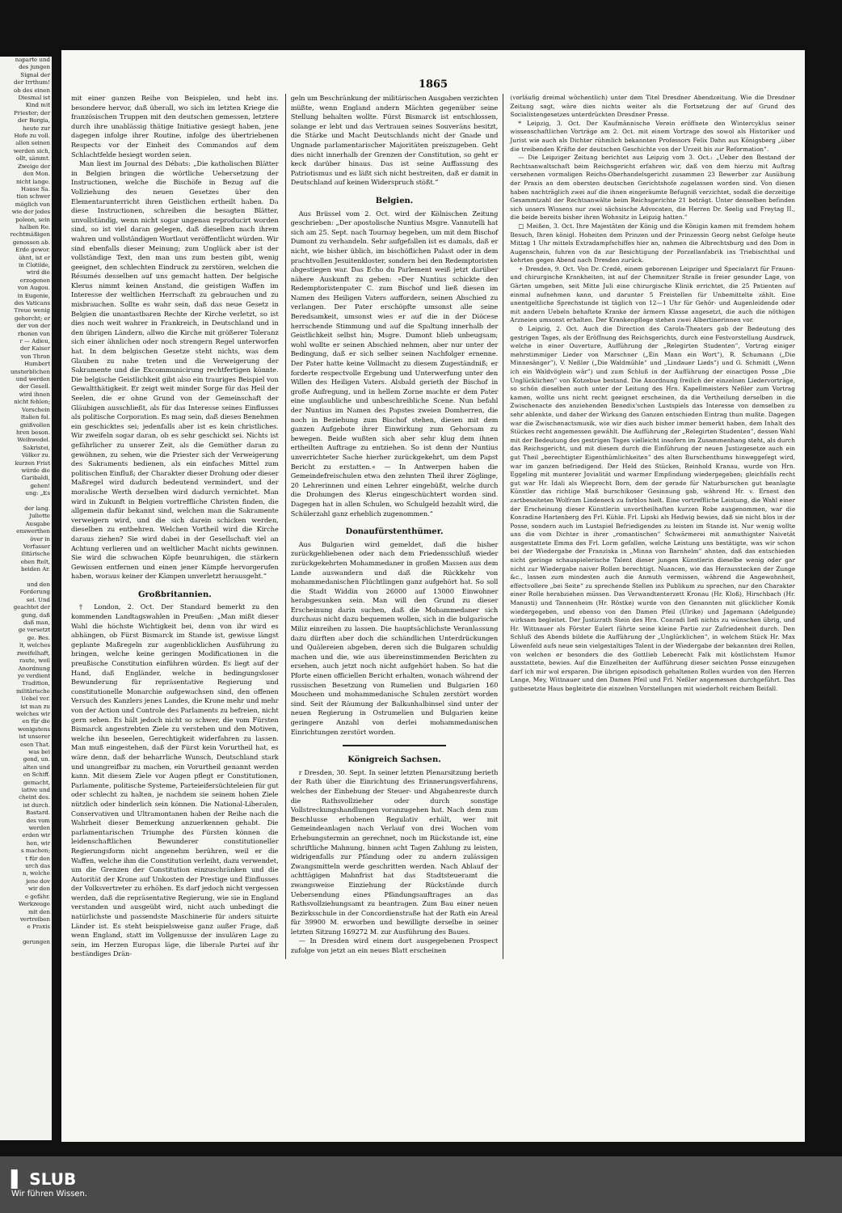naparte und
des jungen
Signal der
der Irrthum!
ob des einen
Diesmal ist
Kind mit
Priester; der
der Borgia,
heute zur
Hofe zu voll.
allen seinen
werden sich,
ollt, sämmt.
Zweige der
den Mon.
nicht lange.
Hause Sa.
tion schwer
möglich von
wie der jedes
poleon, sein
halben Re.
rechtmäßigen
genossen ab.
Erde gewor.
öhnt, ist er
in Clotilde,
wird die
erzogenen
von Augou.
in Eugenie,
des Vaticans
Treue wenig
gehorcht; er
der von der
rbonen von
r — Adieu,
der Kaiser
von Thron
Humbert
unsterblichen
und werden
der Gesell.
wird ihnen
nicht fehlen;
Vorschein
Italien fol.
gnißvollen
hren beson.
Weihwedel.
Sakristei,
Völker zu.
kurzen Frist
würde die
Garibaldi,
gehen!
ung: „Es
der lang.
Juliette
Ausgabe
enswerthen
över in
Verfasser
ilitärische
ehen ftelt,
beiden Ar.
und den
Forderung
sei. Und
geachtet der
gung, daß
daß man,
ge versetzt
ge. Bes.
lt, welches
zweifelhaft,
raute, weil
Anordnung
ye verdient
Tradition,
militärische
Uebel ver.
ist man zu
welches wir
en für die
wenigstens
ist unserer
esen That.
was bei
gend, un.
alten und
en Schiff.
gemacht,
iative und
cheint des.
ist durch.
Bastard.
des vom
werden
erden wir
hen, wir
s machen;
t für den
urch das
n, welche
jene dov
wir den
e gefähr.
Werkzeuge
mit den
vertreiben
e Praxis
gerungen
1865
mit einer ganzen Reihe von Beispielen, und hebt ins. besondere hervor, daß überall, wo sich im letzten Kriege die französischen Truppen mit den deutschen gemessen, letztere durch ihre unablässig thätige Initiative gesiegt haben, jene dagegen infolge ihrer Routine, infolge des übertriebenen Respects vor der Einheit des Commandos auf dem Schlachtfelde besiegt worden seien.
Man liest im Journal des Débats: „Die katholischen Blätter in Belgien bringen die wörtliche Uebersetzung der Instructionen, welche die Bischöfe in Bezug auf die Vollziehung des neuen Gesetzes über den Elementarunterricht ihren Geistlichen ertheilt haben. Da diese Instructionen, schreiben die besagten Blätter, unvollständig, wenn nicht sogar ungenau reproducirt worden sind, so ist viel daran gelegen, daß dieselben nach ihrem wahren und vollständigen Wortlaut veröffentlicht würden. Wir sind ebenfalls dieser Meinung; zum Unglück aber ist der vollständige Text, den man uns zum besten gibt, wenig geeignet, den schlechten Eindruck zu zerstören, welchen die Résumés desselben auf uns gemacht hatten. Der belgische Klerus nimmt keinen Anstand, die geistigen Waffen im Interesse der weltlichen Herrschaft zu gebrauchen und zu misbrauchen. Sollte es wahr sein, daß das neue Gesetz in Belgien die unantastbaren Rechte der Kirche verletzt, so ist dies noch weit wahrer in Frankreich, in Deutschland und in den übrigen Ländern, allwo die Kirche mit größerer Toleranz sich einer ähnlichen oder noch strengern Regel unterworfen hat. In dem belgischen Gesetze steht nichts, was dem Glauben zu nahe treten und die Verweigerung der Sakramente und die Excommunicirung rechtfertigen könnte. Die belgische Geistlichkeit gibt also ein trauriges Beispiel von Gewaltthätigkeit. Er zeigt weit minder Sorge für das Heil der Seelen, die er ohne Grund von der Gemeinschaft der Gläubigen ausschließt, als für das Interesse seines Einflusses als politische Corporation. Es mag sein, daß dieses Benehmen ein geschicktes sei; jedenfalls aber ist es kein christliches. Wir zweifeln sogar daran, ob es sehr geschickt sei. Nichts ist gefährlicher zu unserer Zeit, als die Gemüther daran zu gewöhnen, zu sehen, wie die Priester sich der Verweigerung des Sakraments bedienen, als ein einfaches Mittel zum politischen Einfluß; der Charakter dieser Drohung oder dieser Maßregel wird dadurch bedeutend vermindert, und der moralische Werth derselben wird dadurch vernichtet. Man wird in Zukunft in Belgien vortreffliche Christen finden, die allgemein dafür bekannt sind, welchen man die Sakramente verweigern wird, und die sich darein schicken werden, dieselben zu entbehren. Welchen Vortheil wird die Kirche daraus ziehen? Sie wird dabei in der Gesellschaft viel an Achtung verlieren und an weltlicher Macht nichts gewinnen. Sie wird die schwachen Köpfe beunruhigen, die stärkern Gewissen entfernen und einen jener Kämpfe hervorgerufen haben, woraus keiner der Kämpen unverletzt herausgeht.“
Großbritannien.
† London, 2. Oct. Der Standard bemerkt zu den kommenden Landtagswahlen in Preußen: „Man mißt dieser Wahl die höchste Wichtigkeit bei, denn von ihr wird es abhängen, ob Fürst Bismarck im Stande ist, gewisse längst geplante Maßregeln zur augenblicklichen Ausführung zu bringen, welche keine geringen Modificationen in die preußische Constitution einführen würden. Es liegt auf der Hand, daß Engländer, welche in bedingungsloser Bewunderung für repräsentative Regierung und constitutionelle Monarchie aufgewachsen sind, den offenen Versuch des Kanzlers jenes Landes, die Krone mehr und mehr von der Action und Controle des Parlaments zu befreien, nicht gern sehen. Es hält jedoch nicht so schwer, die vom Fürsten Bismarck angestrebten Ziele zu verstehen und den Motiven, welche ihn beseelen, Gerechtigkeit widerfahren zu lassen. Man muß eingestehen, daß der Fürst kein Vorurtheil hat, es wäre denn, daß der beharrliche Wunsch, Deutschland stark und unangreifbar zu machen, ein Vorurtheil genannt werden kann. Mit diesem Ziele vor Augen pflegt er Constitutionen, Parlamente, politische Systeme, Parteieifersüchteleien für gut oder schlecht zu halten, je nachdem sie seinem hohen Ziele nützlich oder hinderlich sein können. Die National-Liberalen, Conservativen und Ultramontanen haben der Reihe nach die Wahrheit dieser Bemerkung anzuerkennen gehabt. Die parlamentarischen Triumphe des Fürsten können die leidenschaftlichen Bewunderer constitutioneller Regierungsform nicht angenehm berühren, weil er die Waffen, welche ihm die Constitution verleiht, dazu verwendet, um die Grenzen der Constitution einzuschränken und die Autorität der Krone auf Unkosten der Prestige und Einflusses der Volksvertreter zu erhöhen. Es darf jedoch nicht vergessen werden, daß die repräsentative Regierung, wie sie in England verstanden und ausgeübt wird, nicht auch unbedingt die natürlichste und passendste Maschinerie für anders situirte Länder ist. Es steht beispielsweise ganz außer Frage, daß wenn England, statt im Vollgenusse der insulären Lage zu sein, im Herzen Europas läge, die liberale Partei auf ihr beständiges Drän-
geln um Beschränkung der militärischen Ausgaben verzichten müßte, wenn England andern Mächten gegenüber seine Stellung behalten wollte. Fürst Bismarck ist entschlossen, solange er lebt und das Vertrauen seines Souveräns besitzt, die Stärke und Macht Deutschlands nicht der Gnade und Ungnade parlamentarischer Majoritäten preiszugeben. Geht dies nicht innerhalb der Grenzen der Constitution, so geht er keck darüber hinaus. Das ist seine Auffassung des Patriotismus und es läßt sich nicht bestreiten, daß er damit in Deutschland auf keinen Widerspruch stößt.“
Belgien.
Aus Brüssel vom 2. Oct. wird der Kölnischen Zeitung geschrieben: „Der apostolische Nuntius Msgre. Vannutelli hat sich am 25. Sept. nach Tournay begeben, um mit dem Bischof Dumont zu verhandeln. Sehr aufgefallen ist es damals, daß er nicht, wie bisher üblich, im bischöflichen Palast oder in dem prachtvollen Jesuitenkloster, sondern bei den Redemptoristen abgestiegen war. Das Echo du Parlement weiß jetzt darüber nähere Auskunft zu geben: »Der Nuntius schickte den Redemptoristenpater C. zum Bischof und ließ diesen im Namen des Heiligen Vaters auffordern, seinen Abschied zu verlangen. Der Pater erschöpfte umsonst alle seine Beredsamkeit, umsonst wies er auf die in der Diöcese herrschende Stimmung und auf die Spaltung innerhalb der Geistlichkeit selbst hin; Msgre. Dumont blieb unbeugsam; wohl wollte er seinen Abschied nehmen, aber nur unter der Bedingung, daß er sich selber seinen Nachfolger ernenne. Der Pater hatte keine Vollmacht zu diesem Zugeständniß; er forderte respectvolle Ergebung und Unterwerfung unter den Willen des Heiligen Vaters. Alsbald gerieth der Bischof in große Aufregung, und in hellem Zorne machte er dem Pater eine unglaubliche und unbeschreibliche Scene. Nun befahl der Nuntius im Namen des Papstes zweien Domherren, die noch in Beziehung zum Bischof stehen, diesen mit dem ganzen Aufgebote ihrer Einwirkung zum Gehorsam zu bewegen. Beide wußten sich aber sehr klug dem ihnen ertheilten Auftrage zu entziehen. So ist denn der Nuntius unverrichteter Sache hierher zurückgekehrt, um dem Papst Bericht zu erstatten.« — In Antwerpen haben die Gemeindefreischulen etwa den zehnten Theil ihrer Zöglinge, 20 Lehrerinnen und einen Lehrer eingebüßt, welche durch die Drohungen des Klerus eingeschüchtert worden sind. Dagegen hat in allen Schulen, wo Schulgeld bezahlt wird, die Schülerzahl ganz erheblich zugenommen.“
Donaufürstenthümer.
Aus Bulgarien wird gemeldet, daß die bisher zurückgebliebenen oder nach dem Friedensschluß wieder zurückgekehrten Mohammedaner in großen Massen aus dem Lande auswandern und daß die Rückkehr von mohammedanischen Flüchtlingen ganz aufgehört hat. So soll die Stadt Widdin von 26000 auf 13000 Einwohner herabgesunken sein. Man will den Grund zu dieser Erscheinung darin suchen, daß die Mohammedaner sich durchaus nicht dazu bequemen wollen, sich in die bulgarische Miliz einreihen zu lassen. Die hauptsächlichste Veranlassung dazu dürften aber doch die schändlichen Unterdrückungen und Quälereien abgeben, deren sich die Bulgaren schuldig machen und die, wie aus übereinstimmenden Berichten zu ersehen, auch jetzt noch nicht aufgehört haben. So hat die Pforte einen officiellen Bericht erhalten, wonach während der russischen Besetzung von Rumelien und Bulgarien 160 Moscheen und mohammedanische Schulen zerstört worden sind. Seit der Räumung der Balkanhalbinsel sind unter der neuen Regierung in Ostrumelien und Bulgarien keine geringere Anzahl von derlei mohammedanischen Einrichtungen zerstört worden.
Königreich Sachsen.
r Dresden, 30. Sept. In seiner letzten Plenarsitzung berieth der Rath über die Einrichtung des Erinnerungsverfahrens, welches der Einhebung der Steuer- und Abgabenreste durch die Rathsvollzieher oder durch sonstige Vollstreckungshandlungen voranzugehen hat. Nach dem zum Beschlusse erhobenen Regulativ erhält, wer mit Gemeindeanlagen nach Verlauf von drei Wochen vom Erhebungstermin an gerechnet, noch im Rückstande ist, eine schriftliche Mahnung, binnen acht Tagen Zahlung zu leisten, widrigenfalls zur Pfändung oder zu andern zulässigen Zwangsmitteln werde geschritten werden. Nach Ablauf der achttägigen Mahnfrist hat das Stadtsteueramt die zwangsweise Einziehung der Rückstände durch Uebersendung eines Pfändungsauftrages an das Rathsvollziehungsamt zu beantragen. Zum Bau einer neuen Bezirksschule in der Concordienstraße hat der Rath ein Areal für 39900 M. erworben und bewilligte derselbe in seiner letzten Sitzung 169272 M. zur Ausführung des Baues.
— In Dresden wird einem dort ausgegebenen Prospect zufolge von jetzt an ein neues Blatt erscheinen
(vorläufig dreimal wöchentlich) unter dem Titel Dresdner Abendzeitung. Wie die Dresdner Zeitung sagt, wäre dies nichts weiter als die Fortsetzung der auf Grund des Socialistengesetzes unterdrückten Dresdner Presse.
* Leipzig, 3. Oct. Der Kaufmännische Verein eröffnete den Wintercyklus seiner wissenschaftlichen Vorträge am 2. Oct. mit einem Vortrage des sowol als Historiker und Jurist wie auch als Dichter rühmlich bekannten Professors Felix Dahn aus Königsberg „über die treibenden Kräfte der deutschen Geschichte von der Urzeit bis zur Reformation“.
— Die Leipziger Zeitung berichtet aus Leipzig vom 3. Oct.: „Ueber den Bestand der Rechtsanwaltschaft beim Reichsgericht erfahren wir, daß von dem hierzu mit Auftrag versehenen vormaligen Reichs-Oberhandelsgericht zusammen 23 Bewerber zur Ausübung der Praxis an dem obersten deutschen Gerichtshofe zugelassen worden sind. Von diesen haben nachträglich zwei auf die ihnen eingeräumte Befugniß verzichtet, sodaß die derzeitige Gesammtzahl der Rechtsanwälte beim Reichsgerichte 21 beträgt. Unter denselben befinden sich unsers Wissens nur zwei sächsische Advocaten, die Herren Dr. Seelig und Freytag II., die beide bereits bisher ihren Wohnsitz in Leipzig hatten.“
□ Meißen, 3. Oct. Ihre Majestäten der König und die Königin kamen mit fremdem hohem Besuch, Ihren königl. Hoheiten dem Prinzen und der Prinzessin Georg nebst Gefolge heute Mittag 1 Uhr mittels Extradampfschiffes hier an, nahmen die Albrechtsburg und den Dom in Augenschein, fuhren von da zur Besichtigung der Porzellanfabrik ins Triebischthal und kehrten gegen Abend nach Dresden zurück.
+ Dresden, 9. Oct. Von Dr. Credé, einem geborenen Leipziger und Specialarzt für Frauen- und chirurgische Krankheiten, ist auf der Chemnitzer Straße in freier gesunder Lage, von Gärten umgeben, seit Mitte Juli eine chirurgische Klinik errichtet, die 25 Patienten auf einmal aufnehmen kann, und darunter 5 Freistellen für Unbemittelte zählt. Eine unentgeltliche Sprechstunde ist täglich von 12—1 Uhr für Gehör- und Augenleidende oder mit andern Uebeln behaftete Kranke der ärmern Klasse angesetzt, die auch die nöthigen Arzneien umsonst erhalten. Der Krankenpflege stehen zwei Albertinerinnen vor.
⊙ Leipzig, 2. Oct. Auch die Direction des Carola-Theaters gab der Bedeutung des gestrigen Tages, als der Eröffnung des Reichsgerichts, durch eine Festvorstellung Ausdruck, welche in einer Ouverture, Aufführung der „Relegirten Studenten“, Vortrag einiger mehrstimmiger Lieder von Marschner („Ein Mann ein Wort“), R. Schumann („Die Minnesänger“), V. Neßler („Die Waldmühle“ und „Lindauer Lieds“) und G. Schmidt („Wenn ich ein Waldvöglein wär“) und zum Schluß in der Aufführung der einactigen Posse „Die Unglücklichen“ von Kotzebue bestand. Die Anordnung freilich der einzelnen Liedervorträge, so schön dieselben auch unter der Leitung des Hrn. Kapellmeisters Neßler zum Vortrag kamen, wollte uns nicht recht geeignet erscheinen, da die Vertheilung derselben in die Zwischenacte des anziehenden Benedix'schen Lustspiels das Interesse von demselben zu sehr ablenkte, und daher der Wirkung des Ganzen entschieden Eintrag thun mußte. Dagegen war die Zwischenactsmusik, wie wir dies auch bisher immer bemerkt haben, dem Inhalt des Stückes recht angemessen gewählt. Die Aufführung der „Relegirten Studenten“, dessen Wahl mit der Bedeutung des gestrigen Tages vielleicht insofern im Zusammenhang steht, als durch das Reichsgericht, und mit diesem durch die Einführung der neuen Justizgesetze auch ein gut Theil „berechtigter Eigenthümlichkeiten“ des alten Burschenthums hinweggefegt wird, war im ganzen befriedigend. Der Held des Stückes, Reinhold Kranau, wurde von Hrn. Eggeling mit munterer Jovialität und warmer Empfindung wiedergegeben; gleichfalls recht gut war Hr. Idali als Wieprecht Born, dem der gerade für Naturburschen gut beanlagte Künstler das richtige Maß burschikoser Gesinnung gab, während Hr. v. Ernest den zartbesaiteten Wolfram Lindeneck zu farblos hielt. Eine vortreffliche Leistung, die Wahl einer der Erscheinung dieser Künstlerin unvortheilhaften kurzen Robe ausgenommen, war die Konradine Hartenberg des Frl. Kühle. Frl. Lipski als Hedwig bewies, daß sie nicht blos in der Posse, sondern auch im Lustspiel Befriedigendes zu leisten im Stande ist. Nur wenig wollte uns die vom Dichter in ihrer „romantischen“ Schwärmerei mit anmuthigster Naivetät ausgestattete Emma des Frl. Lorm gefallen, welche Leistung uns bestätigte, was wir schon bei der Wiedergabe der Franziska in „Minna von Barnhelm“ ahnten, daß das entschieden nicht geringe schauspielerische Talent dieser jungen Künstlerin dieselbe wenig oder gar nicht zur Wiedergabe naiver Rollen berechtigt. Nuancen, wie das Herausstecken der Zunge &c., lassen zum mindesten auch die Anmuth vermissen, während die Angewohnheit, effectvollere „bei Seite“ zu sprechende Stellen ins Publikum zu sprechen, nur den Charakter einer Rolle herabziehen müssen. Das Verwandtenterzett Kronau (Hr. Kloß), Hirschbach (Hr. Manusti) und Tannenheim (Hr. Röstke) wurde von den Genannten mit glücklicher Komik wiedergegeben, und ebenso von den Damen Pfeil (Ulrike) und Jagemann (Adelgunde) wirksam begleitet. Der Justizrath Stein des Hrn. Conradi ließ nichts zu wünschen übrig, und Hr. Wittnauer als Förster Eulert führte seine kleine Partie zur Zufriedenheit durch. Den Schluß des Abends bildete die Aufführung der „Unglücklichen“, in welchem Stück Hr. Max Löwenfeld aufs neue sein vielgestaltiges Talent in der Wiedergabe der bekannten drei Rollen, von welchen er besonders die des Gottlieb Leberecht Falk mit köstlichstem Humor ausstattete, bewies. Auf die Einzelheiten der Aufführung dieser seichten Posse einzugehen darf ich mir wol ersparen. Die übrigen episodisch gehaltenen Rollen wurden von den Herren Lange, Mey, Wittnauer und den Damen Pfeil und Frl. Neßler angemessen durchgeführt. Das gutbesetzte Haus begleitete die einzelnen Vorstellungen mit wiederholt reichem Beifall.
▌ SLUB
Wir führen Wissen.